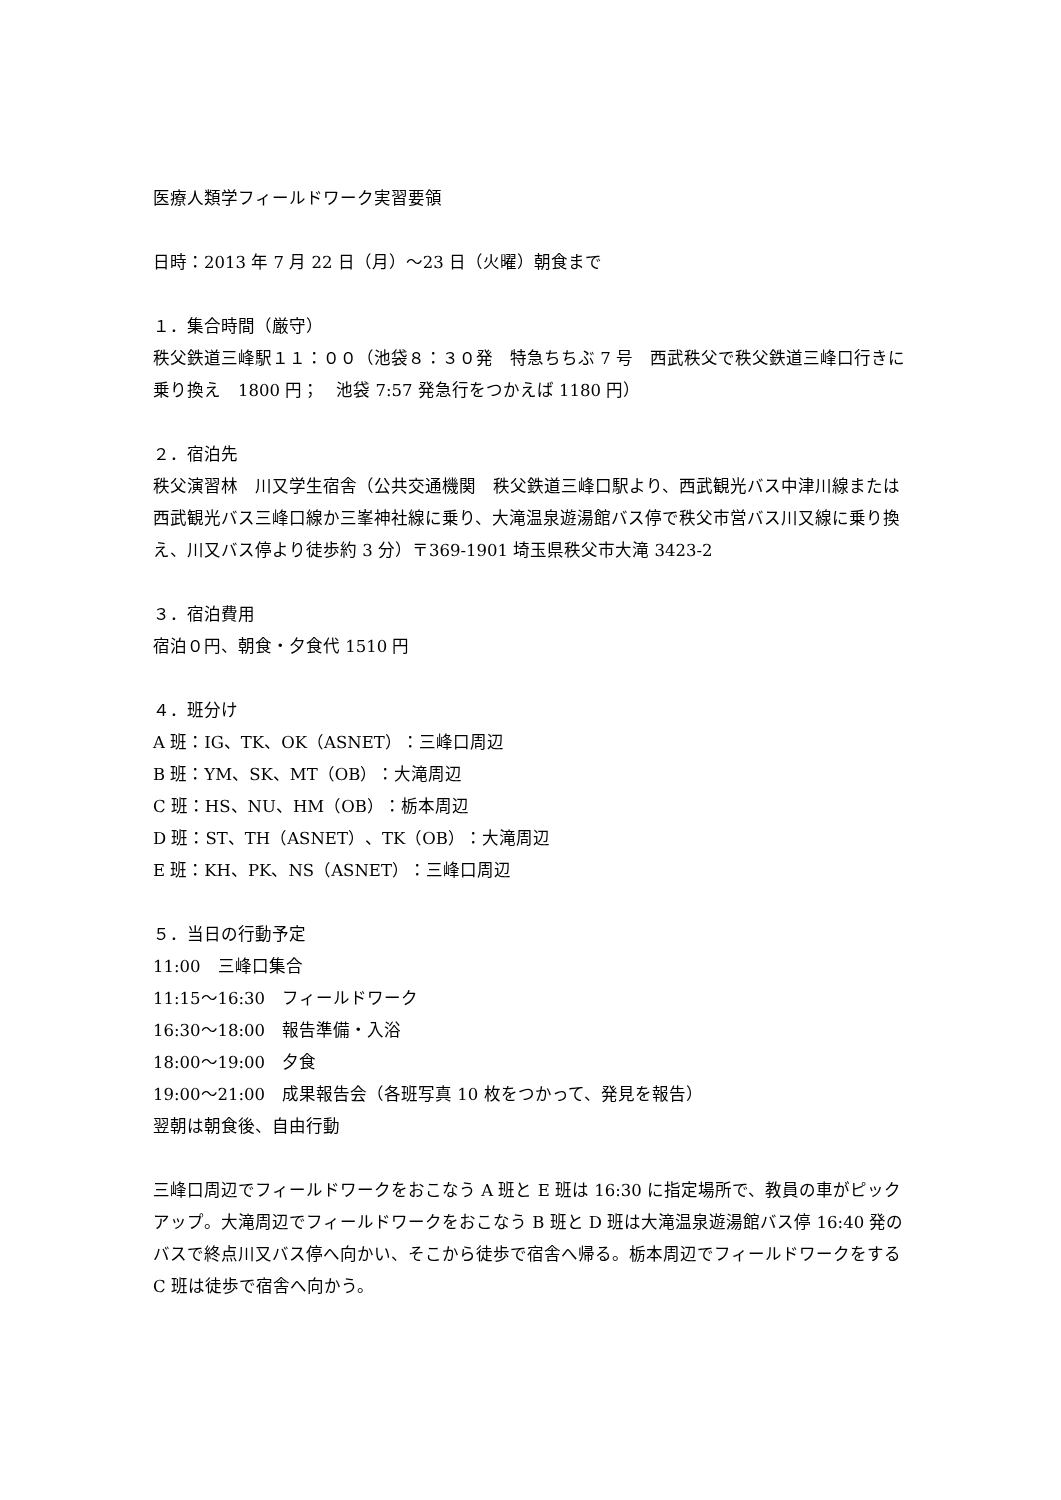医療人類学フィールドワーク実習要領
日時：2013 年 7 月 22 日（月）～23 日（火曜）朝食まで
１．集合時間（厳守）
秩父鉄道三峰駅１１：００（池袋８：３０発　特急ちちぶ 7 号　西武秩父で秩父鉄道三峰口行きに乗り換え　1800 円；　池袋 7:57 発急行をつかえば 1180 円）
２．宿泊先
秩父演習林　川又学生宿舎（公共交通機関　秩父鉄道三峰口駅より、西武観光バス中津川線または西武観光バス三峰口線か三峯神社線に乗り、大滝温泉遊湯館バス停で秩父市営バス川又線に乗り換え、川又バス停より徒歩約 3 分）〒369-1901 埼玉県秩父市大滝 3423-2
３．宿泊費用
宿泊０円、朝食・夕食代 1510 円
４．班分け
A 班：IG、TK、OK（ASNET）：三峰口周辺
B 班：YM、SK、MT（OB）：大滝周辺
C 班：HS、NU、HM（OB）：栃本周辺
D 班：ST、TH（ASNET）、TK（OB）：大滝周辺
E 班：KH、PK、NS（ASNET）：三峰口周辺
５．当日の行動予定
11:00　三峰口集合
11:15～16:30　フィールドワーク
16:30～18:00　報告準備・入浴
18:00～19:00　夕食
19:00～21:00　成果報告会（各班写真 10 枚をつかって、発見を報告）
翌朝は朝食後、自由行動
三峰口周辺でフィールドワークをおこなう A 班と E 班は 16:30 に指定場所で、教員の車がピックアップ。大滝周辺でフィールドワークをおこなう B 班と D 班は大滝温泉遊湯館バス停 16:40 発のバスで終点川又バス停へ向かい、そこから徒歩で宿舎へ帰る。栃本周辺でフィールドワークをする C 班は徒歩で宿舎へ向かう。